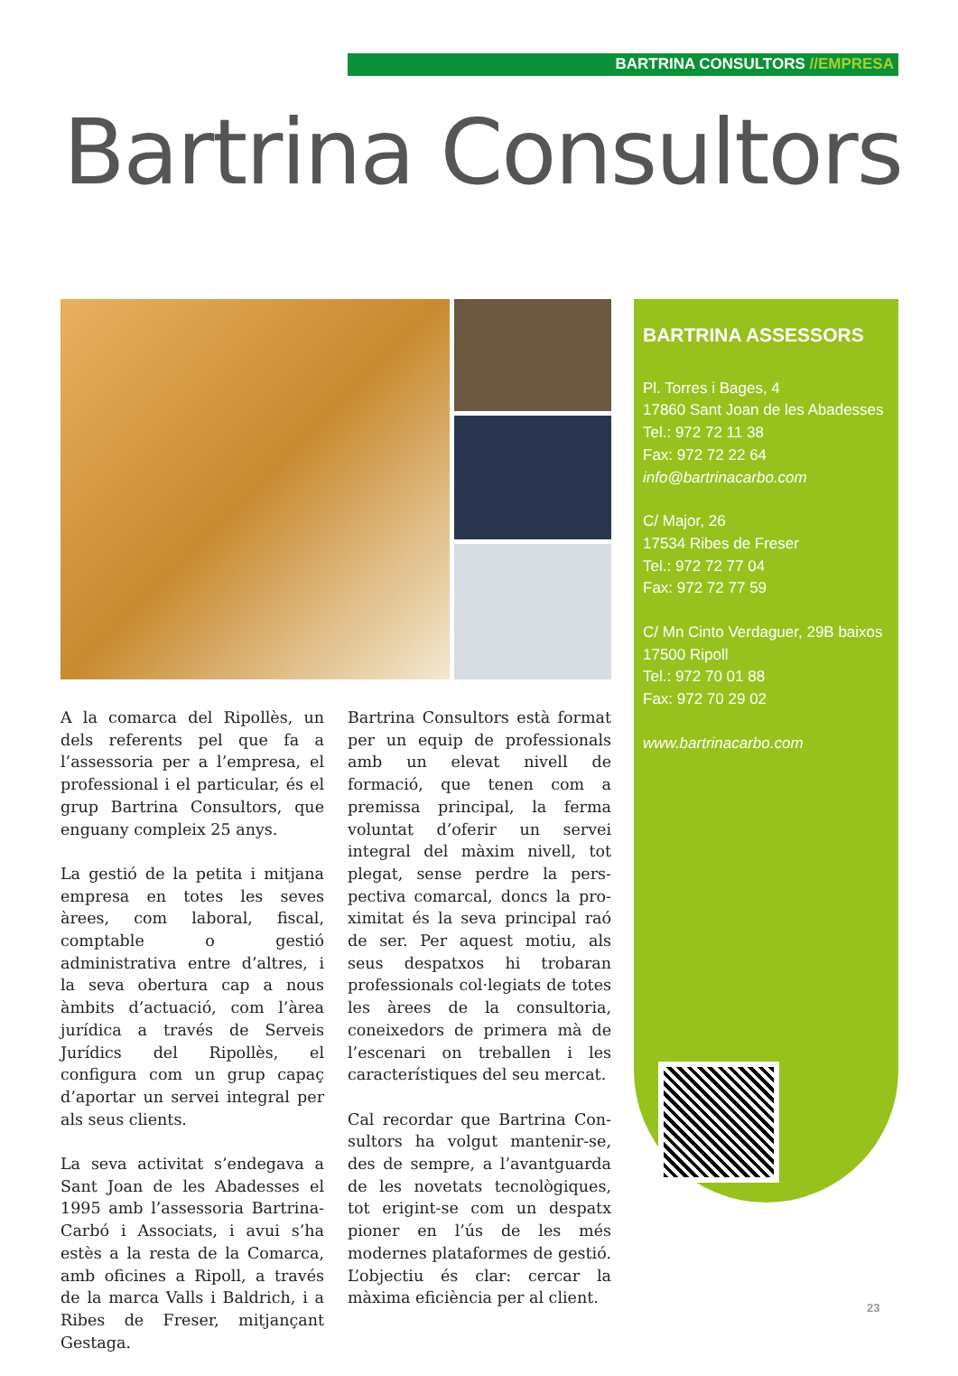BARTRINA CONSULTORS //EMPRESA
Bartrina Consultors
BARTRINA ASSESSORS
Pl. Torres i Bages, 4
17860 Sant Joan de les Abadesses
Tel.: 972 72 11 38
Fax: 972 72 22 64
info@bartrinacarbo.com
C/ Major, 26
17534 Ribes de Freser
Tel.: 972 72 77 04
Fax: 972 72 77 59
C/ Mn Cinto Verdaguer, 29B baixos
17500 Ripoll
Tel.: 972 70 01 88
Fax: 972 70 29 02
www.bartrinacarbo.com
A la comarca del Ripollès, un dels referents pel que fa a l’assessoria per a l’empresa, el professional i el particular, és el grup Bartrina Consultors, que enguany compleix 25 anys.
La gestió de la petita i mitjana em­presa en totes les seves àrees, com laboral, fiscal, comptable o gestió administrativa entre d’altres, i la seva obertura cap a nous àmbits d’actuació, com l’àrea jurídica a través de Serveis Jurídics del Ri­pollès, el configura com un grup capaç d’aportar un servei integral per als seus clients.
La seva activitat s’endegava a Sant Joan de les Abadesses el 1995 amb l’assessoria Bartrina-Carbó i As­sociats, i avui s’ha estès a la res­ta de la Comarca, amb oficines a Ripoll, a través de la marca Valls i Baldrich, i a Ribes de Freser, mit­jançant Gestaga.
Bartrina Consultors està format per un equip de professionals amb un elevat nivell de formació, que tenen com a premissa princi­pal, la ferma voluntat d’oferir un servei integral del màxim nivell, tot plegat, sense perdre la pers­pectiva comarcal, doncs la pro­ximitat és la seva principal raó de ser. Per aquest motiu, als seus despatxos hi trobaran professio­nals col·legiats de totes les àrees de la consultoria, coneixedors de primera mà de l’escenari on tre­ballen i les característiques del seu mercat.
Cal recordar que Bartrina Con­sultors ha volgut mantenir-se, des de sempre, a l’avantguarda de les novetats tecnològiques, tot erigint-se com un despatx pioner en l’ús de les més modernes pla­taformes de gestió. L’objectiu és clar: cercar la màxima eficiència per al client.
23